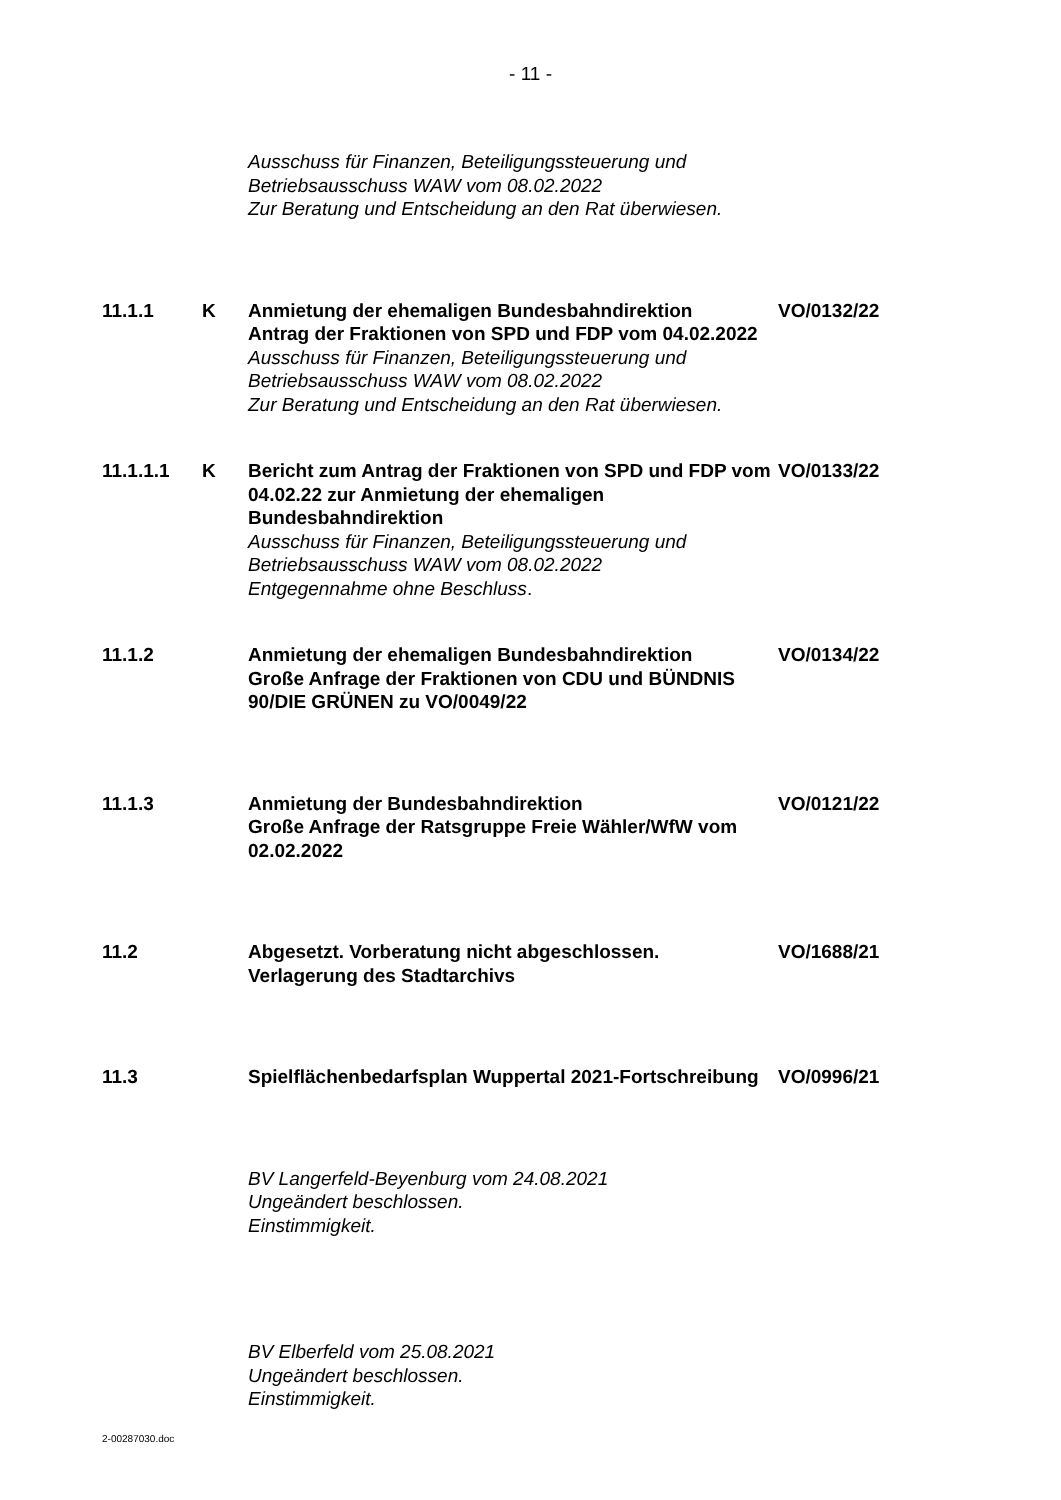- 11 -
Ausschuss für Finanzen, Beteiligungssteuerung und Betriebsausschuss WAW vom 08.02.2022
Zur Beratung und Entscheidung an den Rat überwiesen.
11.1.1 K Anmietung der ehemaligen Bundesbahndirektion
Antrag der Fraktionen von SPD und FDP vom 04.02.2022
Ausschuss für Finanzen, Beteiligungssteuerung und Betriebsausschuss WAW vom 08.02.2022
Zur Beratung und Entscheidung an den Rat überwiesen.
VO/0132/22
11.1.1.1 K Bericht zum Antrag der Fraktionen von SPD und FDP vom 04.02.22 zur Anmietung der ehemaligen Bundesbahndirektion
Ausschuss für Finanzen, Beteiligungssteuerung und Betriebsausschuss WAW vom 08.02.2022
Entgegennahme ohne Beschluss.
VO/0133/22
11.1.2 Anmietung der ehemaligen Bundesbahndirektion
Große Anfrage der Fraktionen von CDU und BÜNDNIS 90/DIE GRÜNEN zu VO/0049/22
VO/0134/22
11.1.3 Anmietung der Bundesbahndirektion
Große Anfrage der Ratsgruppe Freie Wähler/WfW vom 02.02.2022
VO/0121/22
11.2 Abgesetzt. Vorberatung nicht abgeschlossen.
Verlagerung des Stadtarchivs
VO/1688/21
11.3 Spielflächenbedarfsplan Wuppertal 2021-Fortschreibung
VO/0996/21
BV Langerfeld-Beyenburg vom 24.08.2021
Ungeändert beschlossen.
Einstimmigkeit.
BV Elberfeld vom 25.08.2021
Ungeändert beschlossen.
Einstimmigkeit.
2-00287030.doc